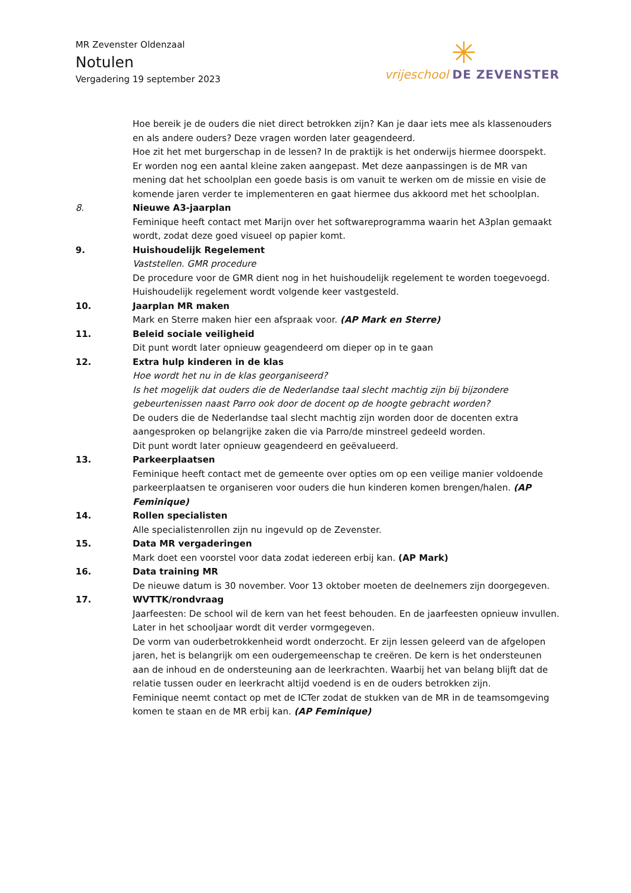MR Zevenster Oldenzaal
Notulen
Vergadering 19 september 2023
✳
vrijeschool DE ZEVENSTER
Hoe bereik je de ouders die niet direct betrokken zijn? Kan je daar iets mee als klassenouders en als andere ouders? Deze vragen worden later geagendeerd.
Hoe zit het met burgerschap in de lessen? In de praktijk is het onderwijs hiermee doorspekt.
Er worden nog een aantal kleine zaken aangepast. Met deze aanpassingen is de MR van mening dat het schoolplan een goede basis is om vanuit te werken om de missie en visie de komende jaren verder te implementeren en gaat hiermee dus akkoord met het schoolplan.
8. Nieuwe A3-jaarplan
Feminique heeft contact met Marijn over het softwareprogramma waarin het A3plan gemaakt wordt, zodat deze goed visueel op papier komt.
9. Huishoudelijk Regelement
Vaststellen. GMR procedure
De procedure voor de GMR dient nog in het huishoudelijk regelement te worden toegevoegd.
Huishoudelijk regelement wordt volgende keer vastgesteld.
10. Jaarplan MR maken
Mark en Sterre maken hier een afspraak voor. (AP Mark en Sterre)
11. Beleid sociale veiligheid
Dit punt wordt later opnieuw geagendeerd om dieper op in te gaan
12. Extra hulp kinderen in de klas
Hoe wordt het nu in de klas georganiseerd?
Is het mogelijk dat ouders die de Nederlandse taal slecht machtig zijn bij bijzondere gebeurtenissen naast Parro ook door de docent op de hoogte gebracht worden?
De ouders die de Nederlandse taal slecht machtig zijn worden door de docenten extra aangesproken op belangrijke zaken die via Parro/de minstreel gedeeld worden.
Dit punt wordt later opnieuw geagendeerd en geëvalueerd.
13. Parkeerplaatsen
Feminique heeft contact met de gemeente over opties om op een veilige manier voldoende parkeerplaatsen te organiseren voor ouders die hun kinderen komen brengen/halen. (AP Feminique)
14. Rollen specialisten
Alle specialistenrollen zijn nu ingevuld op de Zevenster.
15. Data MR vergaderingen
Mark doet een voorstel voor data zodat iedereen erbij kan. (AP Mark)
16. Data training MR
De nieuwe datum is 30 november. Voor 13 oktober moeten de deelnemers zijn doorgegeven.
17. WVTTK/rondvraag
Jaarfeesten: De school wil de kern van het feest behouden. En de jaarfeesten opnieuw invullen. Later in het schooljaar wordt dit verder vormgegeven.
De vorm van ouderbetrokkenheid wordt onderzocht. Er zijn lessen geleerd van de afgelopen jaren, het is belangrijk om een oudergemeenschap te creëren. De kern is het ondersteunen aan de inhoud en de ondersteuning aan de leerkrachten. Waarbij het van belang blijft dat de relatie tussen ouder en leerkracht altijd voedend is en de ouders betrokken zijn.
Feminique neemt contact op met de ICTer zodat de stukken van de MR in de teamsomgeving komen te staan en de MR erbij kan. (AP Feminique)